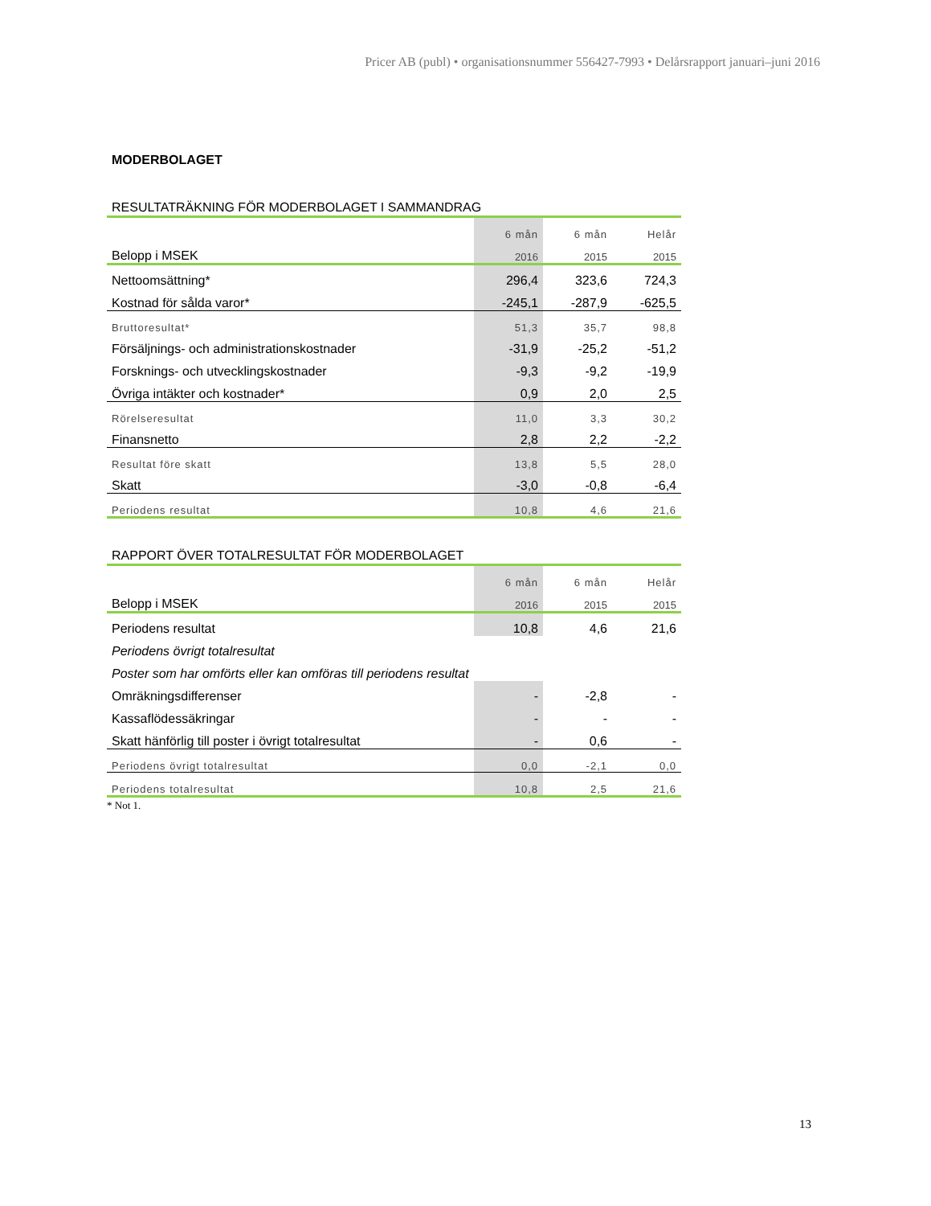Pricer AB (publ) • organisationsnummer 556427-7993 • Delårsrapport januari–juni 2016
MODERBOLAGET
RESULTATRÄKNING FÖR MODERBOLAGET I SAMMANDRAG
| | 6 mån | 6 mån | Helår |
| Belopp i MSEK | 2016 | 2015 | 2015 |
| Nettoomsättning* | 296,4 | 323,6 | 724,3 |
| Kostnad för sålda varor* | -245,1 | -287,9 | -625,5 |
| Bruttoresultat* | 51,3 | 35,7 | 98,8 |
| Försäljnings- och administrationskostnader | -31,9 | -25,2 | -51,2 |
| Forsknings- och utvecklingskostnader | -9,3 | -9,2 | -19,9 |
| Övriga intäkter och kostnader* | 0,9 | 2,0 | 2,5 |
| Rörelseresultat | 11,0 | 3,3 | 30,2 |
| Finansnetto | 2,8 | 2,2 | -2,2 |
| Resultat före skatt | 13,8 | 5,5 | 28,0 |
| Skatt | -3,0 | -0,8 | -6,4 |
| Periodens resultat | 10,8 | 4,6 | 21,6 |
RAPPORT ÖVER TOTALRESULTAT FÖR MODERBOLAGET
| | 6 mån | 6 mån | Helår |
| Belopp i MSEK | 2016 | 2015 | 2015 |
| Periodens resultat | 10,8 | 4,6 | 21,6 |
| Periodens övrigt totalresultat | | | |
| Poster som har omförts eller kan omföras till periodens resultat | | | |
| Omräkningsdifferenser | - | -2,8 | - |
| Kassaflödessäkringar | - | - | - |
| Skatt hänförlig till poster i övrigt totalresultat | - | 0,6 | - |
| Periodens övrigt totalresultat | 0,0 | -2,1 | 0,0 |
| Periodens totalresultat | 10,8 | 2,5 | 21,6 |
* Not 1.
13